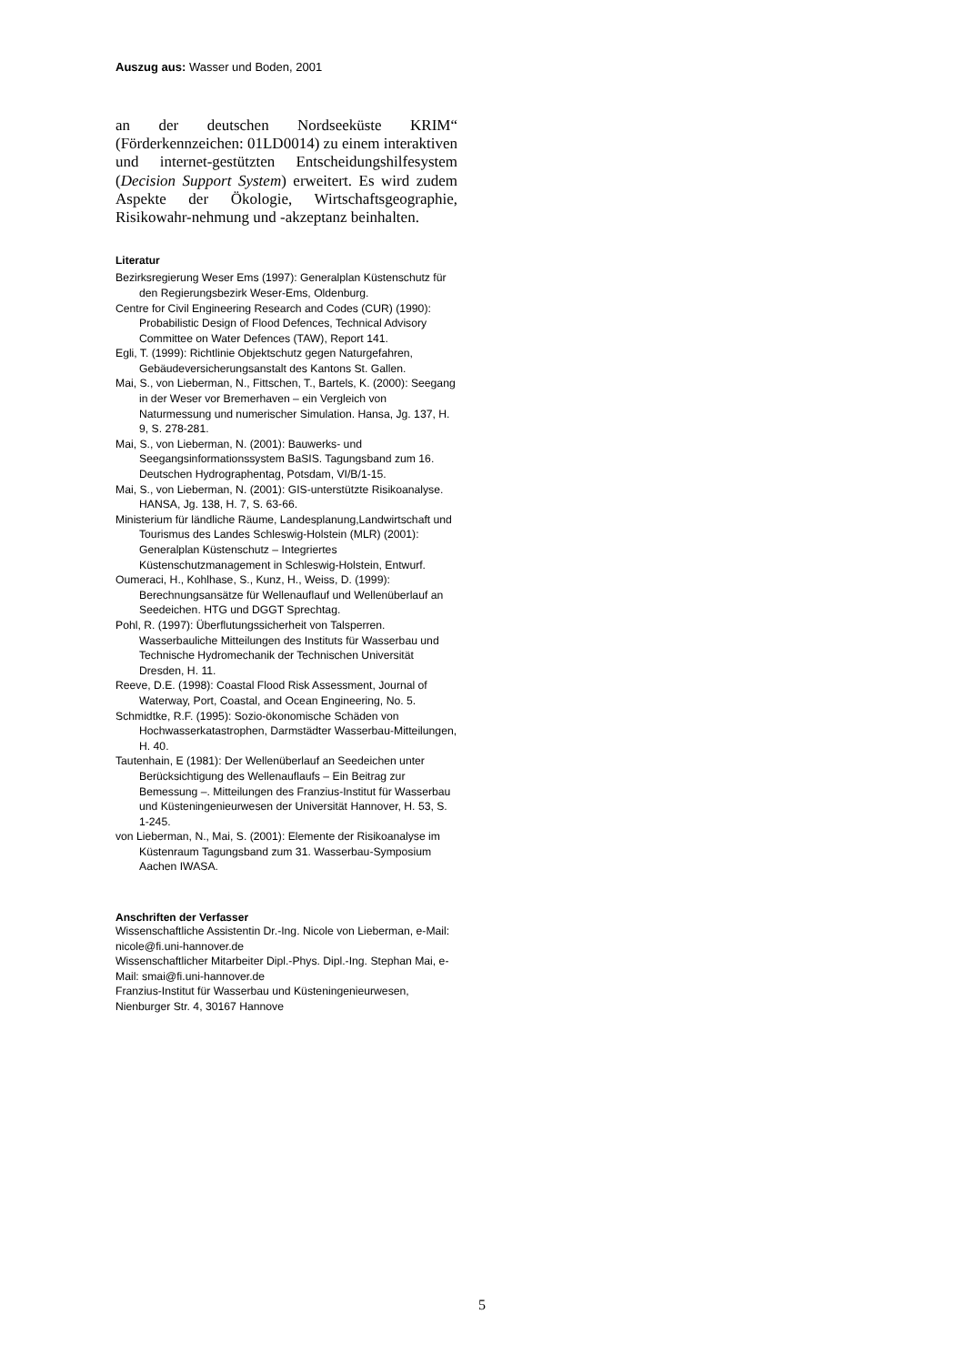Auszug aus: Wasser und Boden, 2001
an der deutschen Nordseeküste KRIM“ (Förderkennzeichen: 01LD0014) zu einem interaktiven und internet-gestützten Entscheidungshilfesystem (Decision Support System) erweitert. Es wird zudem Aspekte der Ökologie, Wirtschaftsgeographie, Risikowahr-nehmung und -akzeptanz beinhalten.
Literatur
Bezirksregierung Weser Ems (1997): Generalplan Küstenschutz für den Regierungsbezirk Weser-Ems, Oldenburg.
Centre for Civil Engineering Research and Codes (CUR) (1990): Probabilistic Design of Flood Defences, Technical Advisory Committee on Water Defences (TAW), Report 141.
Egli, T. (1999): Richtlinie Objektschutz gegen Naturgefahren, Gebäudeversicherungsanstalt des Kantons St. Gallen.
Mai, S., von Lieberman, N., Fittschen, T., Bartels, K. (2000): Seegang in der Weser vor Bremerhaven – ein Vergleich von Naturmessung und numerischer Simulation. Hansa, Jg. 137, H. 9, S. 278-281.
Mai, S., von Lieberman, N. (2001): Bauwerks- und Seegangsinformationssystem BaSIS. Tagungsband zum 16. Deutschen Hydrographentag, Potsdam, VI/B/1-15.
Mai, S., von Lieberman, N. (2001): GIS-unterstützte Risikoanalyse. HANSA, Jg. 138, H. 7, S. 63-66.
Ministerium für ländliche Räume, Landesplanung,Landwirtschaft und Tourismus des Landes Schleswig-Holstein (MLR) (2001): Generalplan Küstenschutz – Integriertes Küstenschutzmanagement in Schleswig-Holstein, Entwurf.
Oumeraci, H., Kohlhase, S., Kunz, H., Weiss, D. (1999): Berechnungsansätze für Wellenauflauf und Wellenüberlauf an Seedeichen. HTG und DGGT Sprechtag.
Pohl, R. (1997): Überflutungssicherheit von Talsperren. Wasserbauliche Mitteilungen des Instituts für Wasserbau und Technische Hydromechanik der Technischen Universität Dresden, H. 11.
Reeve, D.E. (1998): Coastal Flood Risk Assessment, Journal of Waterway, Port, Coastal, and Ocean Engineering, No. 5.
Schmidtke, R.F. (1995): Sozio-ökonomische Schäden von Hochwasserkatastrophen, Darmstädter Wasserbau-Mitteilungen, H. 40.
Tautenhain, E (1981): Der Wellenüberlauf an Seedeichen unter Berücksichtigung des Wellenauflaufs – Ein Beitrag zur Bemessung –. Mitteilungen des Franzius-Institut für Wasserbau und Küsteningenieurwesen der Universität Hannover, H. 53, S. 1-245.
von Lieberman, N., Mai, S. (2001): Elemente der Risikoanalyse im Küstenraum Tagungsband zum 31. Wasserbau-Symposium Aachen IWASA.
Anschriften der Verfasser
Wissenschaftliche Assistentin Dr.-Ing. Nicole von Lieberman, e-Mail: nicole@fi.uni-hannover.de
Wissenschaftlicher Mitarbeiter Dipl.-Phys. Dipl.-Ing. Stephan Mai, e-Mail: smai@fi.uni-hannover.de
Franzius-Institut für Wasserbau und Küsteningenieurwesen, Nienburger Str. 4, 30167 Hannove
5